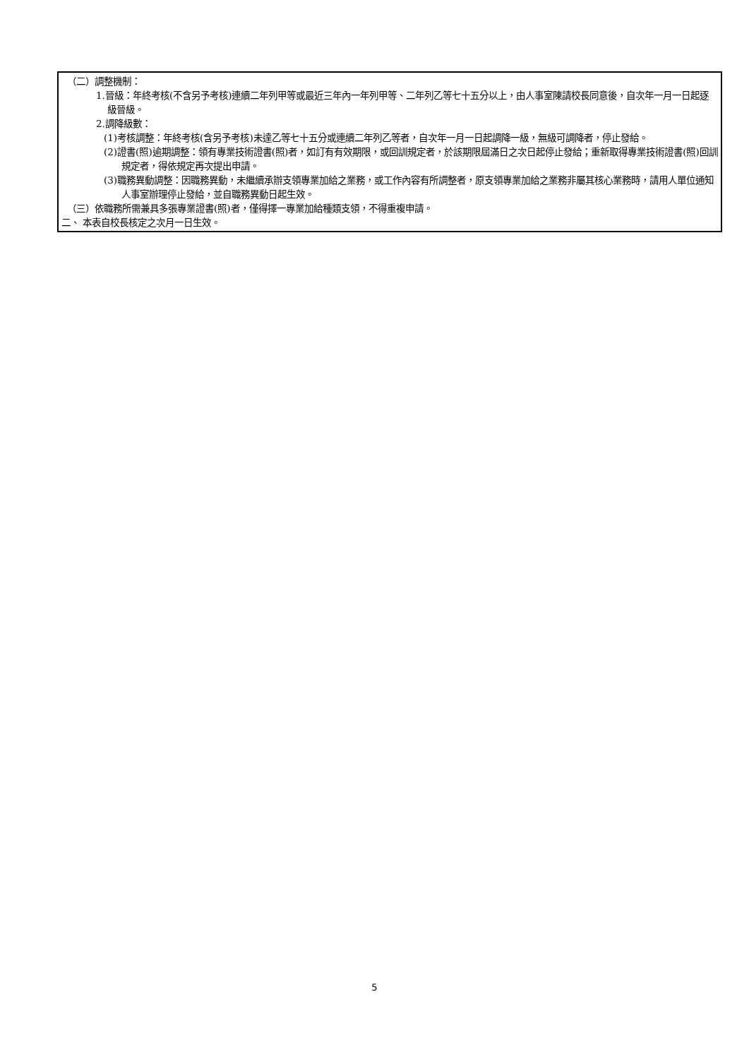（二）調整機制：
1.晉級：年終考核(不含另予考核)連續二年列甲等或最近三年內一年列甲等、二年列乙等七十五分以上，由人事室陳請校長同意後，自次年一月一日起逐級晉級。
2.調降級數：
(1)考核調整：年終考核(含另予考核)未達乙等七十五分或連續二年列乙等者，自次年一月一日起調降一級，無級可調降者，停止發給。
(2)證書(照)逾期調整：領有專業技術證書(照)者，如訂有有效期限，或回訓規定者，於該期限屆滿日之次日起停止發給；重新取得專業技術證書(照)回訓規定者，得依規定再次提出申請。
(3)職務異動調整：因職務異動，未繼續承辦支領專業加給之業務，或工作內容有所調整者，原支領專業加給之業務非屬其核心業務時，請用人單位通知人事室辦理停止發給，並自職務異動日起生效。
（三）依職務所需兼具多張專業證書(照)者，僅得擇一專業加給種類支領，不得重複申請。
二、 本表自校長核定之次月一日生效。
5